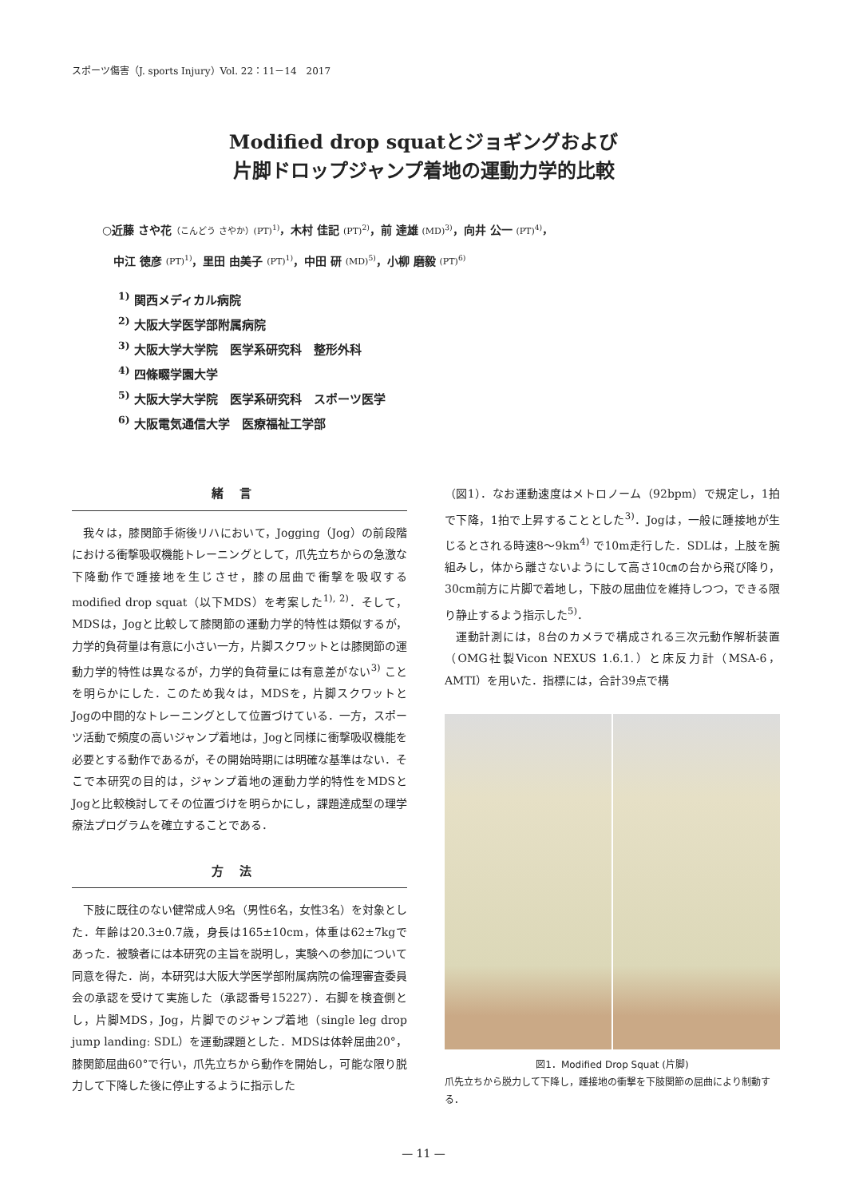スポーツ傷害（J. sports Injury）Vol. 22：11－14　2017
Modified drop squatとジョギングおよび
片脚ドロップジャンプ着地の運動力学的比較
○近藤 さや花（こんどう さやか）(PT)<sup>1)</sup>，木村 佳記 (PT)<sup>2)</sup>，前 達雄 (MD)<sup>3)</sup>，向井 公一 (PT)<sup>4)</sup>，
　中江 徳彦 (PT)<sup>1)</sup>，里田 由美子 (PT)<sup>1)</sup>，中田 研 (MD)<sup>5)</sup>，小柳 磨毅 (PT)<sup>6)</sup>
<sup>1)</sup> 関西メディカル病院
<sup>2)</sup> 大阪大学医学部附属病院
<sup>3)</sup> 大阪大学大学院　医学系研究科　整形外科
<sup>4)</sup> 四條畷学園大学
<sup>5)</sup> 大阪大学大学院　医学系研究科　スポーツ医学
<sup>6)</sup> 大阪電気通信大学　医療福祉工学部
緒言
我々は，膝関節手術後リハにおいて，Jogging（Jog）の前段階における衝撃吸収機能トレーニングとして，爪先立ちからの急激な下降動作で踵接地を生じさせ，膝の屈曲で衝撃を吸収するmodified drop squat（以下MDS）を考案した<sup>1), 2)</sup>．そして，MDSは，Jogと比較して膝関節の運動力学的特性は類似するが，力学的負荷量は有意に小さい一方，片脚スクワットとは膝関節の運動力学的特性は異なるが，力学的負荷量には有意差がない<sup>3)</sup> ことを明らかにした．このため我々は，MDSを，片脚スクワットとJogの中間的なトレーニングとして位置づけている．一方，スポーツ活動で頻度の高いジャンプ着地は，Jogと同様に衝撃吸収機能を必要とする動作であるが，その開始時期には明確な基準はない．そこで本研究の目的は，ジャンプ着地の運動力学的特性をMDSとJogと比較検討してその位置づけを明らかにし，課題達成型の理学療法プログラムを確立することである．
方法
下肢に既往のない健常成人9名（男性6名，女性3名）を対象とした．年齢は20.3±0.7歳，身長は165±10cm，体重は62±7kgであった．被験者には本研究の主旨を説明し，実験への参加について同意を得た．尚，本研究は大阪大学医学部附属病院の倫理審査委員会の承認を受けて実施した（承認番号15227）．右脚を検査側とし，片脚MDS，Jog，片脚でのジャンプ着地（single leg drop jump landing: SDL）を運動課題とした．MDSは体幹屈曲20°，膝関節屈曲60°で行い，爪先立ちから動作を開始し，可能な限り脱力して下降した後に停止するように指示した
（図1）．なお運動速度はメトロノーム（92bpm）で規定し，1拍で下降，1拍で上昇することとした<sup>3)</sup>．Jogは，一般に踵接地が生じるとされる時速8～9km<sup>4)</sup> で10m走行した．SDLは，上肢を腕組みし，体から離さないようにして高さ10㎝の台から飛び降り，30cm前方に片脚で着地し，下肢の屈曲位を維持しつつ，できる限り静止するよう指示した<sup>5)</sup>．
運動計測には，8台のカメラで構成される三次元動作解析装置（OMG社製Vicon NEXUS 1.6.1.）と床反力計（MSA-6，AMTI）を用いた．指標には，合計39点で構
図1．Modified Drop Squat (片脚)
爪先立ちから脱力して下降し，踵接地の衝撃を下肢関節の屈曲により制動する．
— 11 —